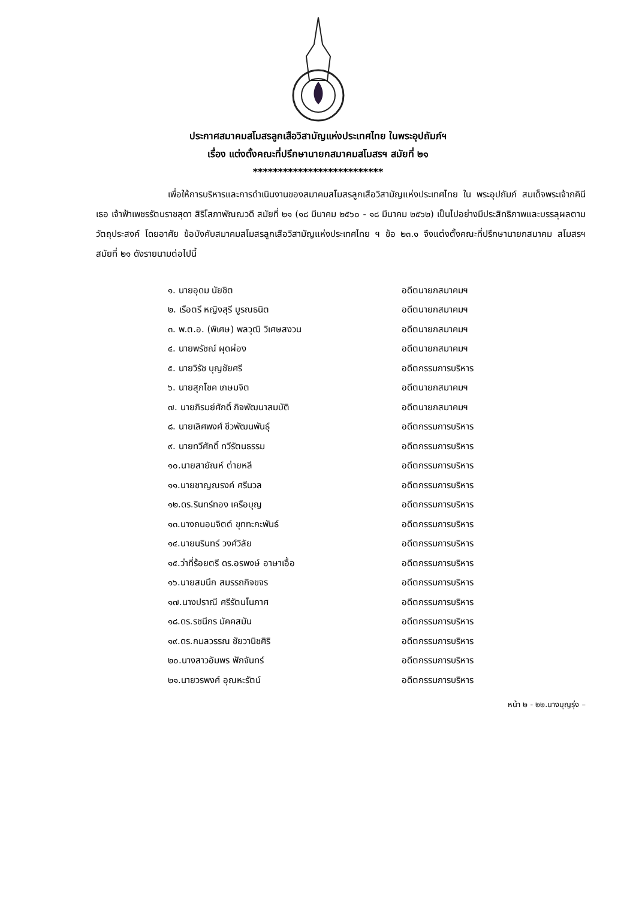ประกาศสมาคมสโมสรลูกเสือวิสามัญแห่งประเทศไทย ในพระอุปถัมภ์ฯ
เรื่อง แต่งตั้งคณะที่ปรึกษานายกสมาคมสโมสรฯ สมัยที่ ๒๑
**************************
เพื่อให้การบริหารและการดำเนินงานของสมาคมสโมสรลูกเสือวิสามัญแห่งประเทศไทย ใน พระอุปถัมภ์ สมเด็จพระเจ้าภคินีเธอ เจ้าฟ้าเพชรรัตนราชสุดา สิริโสภาพัณณวดี สมัยที่ ๒๑ (๑๘ มีนาคม ๒๕๖๐ - ๑๘ มีนาคม ๒๕๖๒) เป็นไปอย่างมีประสิทธิภาพและบรรลุผลตามวัตถุประสงค์ โดยอาศัย ข้อบังคับสมาคมสโมสรลูกเสือวิสามัญแห่งประเทศไทย ฯ ข้อ ๒๓.๑ จึงแต่งตั้งคณะที่ปรึกษานายกสมาคม สโมสรฯ สมัยที่ ๒๑ ดังรายนามต่อไปนี้
| ๑. นายอุดม นัยชิต | อดีตนายกสมาคมฯ |
| ๒. เรือตรี หญิงสุรี บูรณธนิต | อดีตนายกสมาคมฯ |
| ๓. พ.ต.อ. (พิเศษ) พลวุฒิ วิเศษสงวน | อดีตนายกสมาคมฯ |
| ๔. นายพรัชณ์ ผุดผ่อง | อดีตนายกสมาคมฯ |
| ๕. นายวิรัช บุญชัยศรี | อดีตกรรมการบริหาร |
| ๖. นายสุภโชค เกษมจิต | อดีตนายกสมาคมฯ |
| ๗. นายภิรมย์ศักดิ์ กิจพัฒนาสมบัติ | อดีตนายกสมาคมฯ |
| ๘. นายเลิศพงศ์ ชีวพัฒนพันธุ์ | อดีตกรรมการบริหาร |
| ๙. นายทวีศักดิ์ ทวีรัตนธรรม | อดีตกรรมการบริหาร |
| ๑๐.นายสายัณห์ ต่ายหลี | อดีตกรรมการบริหาร |
| ๑๑.นายชาญณรงค์ ศรีนวล | อดีตกรรมการบริหาร |
| ๑๒.ดร.รินทร์ทอง เครือบุญ | อดีตกรรมการบริหาร |
| ๑๓.นางถนอมจิตต์ ขุททะกะพันธ์ | อดีตกรรมการบริหาร |
| ๑๔.นายนรินทร์ วงศ์วิลัย | อดีตกรรมการบริหาร |
| ๑๕.ว่าที่ร้อยตรี ดร.อรพงษ์ อาษาเอื้อ | อดีตกรรมการบริหาร |
| ๑๖.นายสมนึก สมรรถกิจขจร | อดีตกรรมการบริหาร |
| ๑๗.นางปราณี ศรีรัตนโนภาศ | อดีตกรรมการบริหาร |
| ๑๘.ดร.รชนีกร มัคคสมัน | อดีตกรรมการบริหาร |
| ๑๙.ดร.กมลวรรณ ชัยวานิชศิริ | อดีตกรรมการบริหาร |
| ๒๐.นางสาวอัมพร ฟักจันทร์ | อดีตกรรมการบริหาร |
| ๒๑.นายวรพงศ์ อุณหะรัตน์ | อดีตกรรมการบริหาร |
หน้า ๒ - ๒๒.นางบุญรุ่ง –